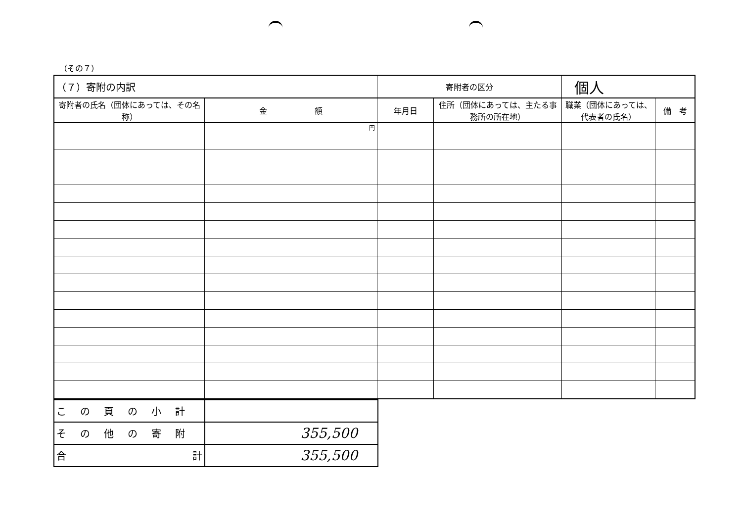（その７）
| （７）寄附の内訳 | | 寄附者の区分 | | 個人 | |
| 寄附者の氏名（団体にあっては、その名称） | 金 額 | 年月日 | 住所（団体にあっては、主たる事務所の所在地） | 職業（団体にあっては、代表者の氏名） | 備 考 |
| | 円 | | | | |
| この頁の小計 | |
| その他の寄附 | 355,500 |
| 合 計 | 355,500 |